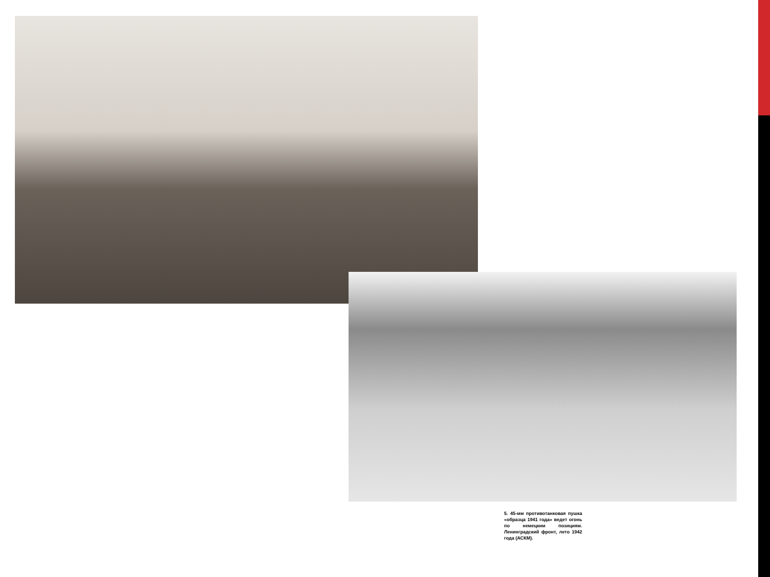5. 45-мм противотанковая пушка «образца 1941 года» ведет огонь по немецким позициям. Ленинградский фронт, лето 1942 года (АСКМ).